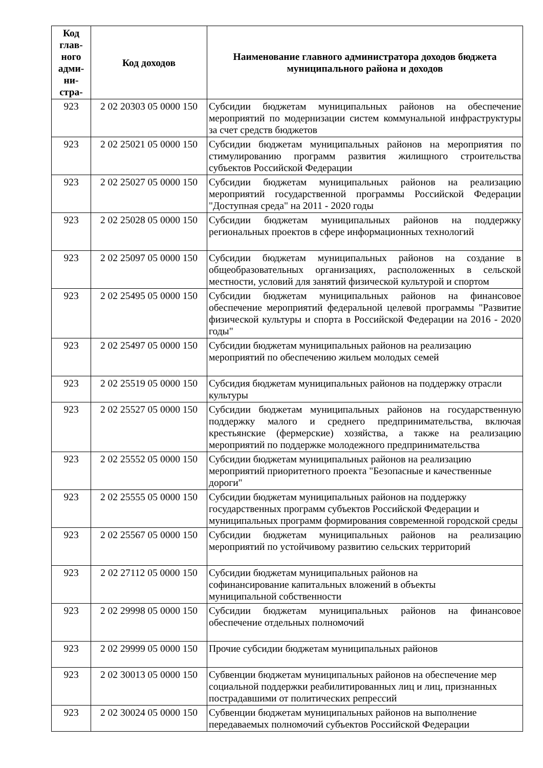| Код глав-ного адми-ни-стра- | Код доходов | Наименование главного администратора доходов бюджета муниципального района и доходов |
| --- | --- | --- |
| 923 | 2 02 20303 05 0000 150 | Субсидии бюджетам муниципальных районов на обеспечение мероприятий по модернизации систем коммунальной инфраструктуры за счет средств бюджетов |
| 923 | 2 02 25021 05 0000 150 | Субсидии бюджетам муниципальных районов на мероприятия по стимулированию программ развития жилищного строительства субъектов Российской Федерации |
| 923 | 2 02 25027 05 0000 150 | Субсидии бюджетам муниципальных районов на реализацию мероприятий государственной программы Российской Федерации "Доступная среда" на 2011 - 2020 годы |
| 923 | 2 02 25028 05 0000 150 | Субсидии бюджетам муниципальных районов на поддержку региональных проектов в сфере информационных технологий |
| 923 | 2 02 25097 05 0000 150 | Субсидии бюджетам муниципальных районов на создание в общеобразовательных организациях, расположенных в сельской местности, условий для занятий физической культурой и спортом |
| 923 | 2 02 25495 05 0000 150 | Субсидии бюджетам муниципальных районов на финансовое обеспечение мероприятий федеральной целевой программы "Развитие физической культуры и спорта в Российской Федерации на 2016 - 2020 годы" |
| 923 | 2 02 25497 05 0000 150 | Субсидии бюджетам муниципальных районов на реализацию мероприятий по обеспечению жильем молодых семей |
| 923 | 2 02 25519 05 0000 150 | Субсидия бюджетам муниципальных районов на поддержку отрасли культуры |
| 923 | 2 02 25527 05 0000 150 | Субсидии бюджетам муниципальных районов на государственную поддержку малого и среднего предпринимательства, включая крестьянские (фермерские) хозяйства, а также на реализацию мероприятий по поддержке молодежного предпринимательства |
| 923 | 2 02 25552 05 0000 150 | Субсидии бюджетам муниципальных районов на реализацию мероприятий приоритетного проекта "Безопасные и качественные дороги" |
| 923 | 2 02 25555 05 0000 150 | Субсидии бюджетам муниципальных районов на поддержку государственных программ субъектов Российской Федерации и муниципальных программ формирования современной городской среды |
| 923 | 2 02 25567 05 0000 150 | Субсидии бюджетам муниципальных районов на реализацию мероприятий по устойчивому развитию сельских территорий |
| 923 | 2 02 27112 05 0000 150 | Субсидии бюджетам муниципальных районов на софинансирование капитальных вложений в объекты муниципальной собственности |
| 923 | 2 02 29998 05 0000 150 | Субсидии бюджетам муниципальных районов на финансовое обеспечение отдельных полномочий |
| 923 | 2 02 29999 05 0000 150 | Прочие субсидии бюджетам муниципальных районов |
| 923 | 2 02 30013 05 0000 150 | Субвенции бюджетам муниципальных районов на обеспечение мер социальной поддержки реабилитированных лиц и лиц, признанных пострадавшими от политических репрессий |
| 923 | 2 02 30024 05 0000 150 | Субвенции бюджетам муниципальных районов на выполнение передаваемых полномочий субъектов Российской Федерации |